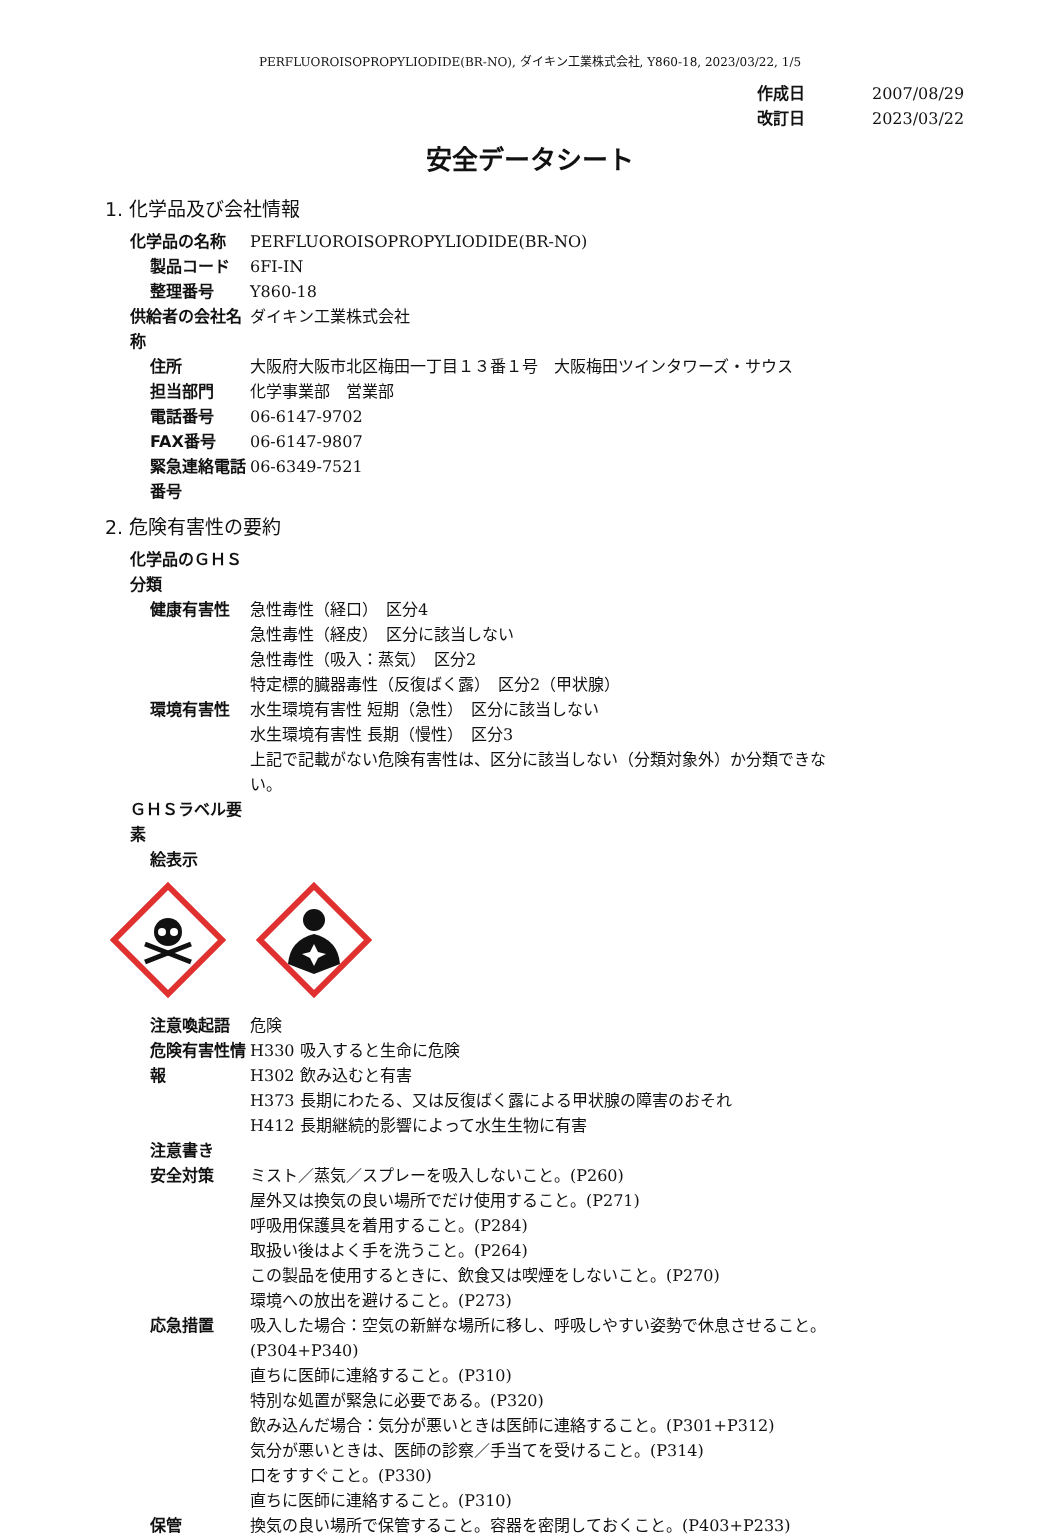PERFLUOROISOPROPYLIODIDE(BR-NO), ダイキン工業株式会社, Y860-18, 2023/03/22, 1/5
作成日 2007/08/29
改訂日 2023/03/22
安全データシート
1. 化学品及び会社情報
化学品の名称 PERFLUOROISOPROPYLIODIDE(BR-NO)
製品コード 6FI-IN
整理番号 Y860-18
供給者の会社名称 ダイキン工業株式会社
住所 大阪府大阪市北区梅田一丁目１３番１号　大阪梅田ツインタワーズ・サウス
担当部門 化学事業部　営業部
電話番号 06-6147-9702
FAX番号 06-6147-9807
緊急連絡電話番号 06-6349-7521
2. 危険有害性の要約
化学品のＧＨＳ分類
健康有害性 急性毒性（経口）　区分4
急性毒性（経皮）　区分に該当しない
急性毒性（吸入：蒸気）　区分2
特定標的臓器毒性（反復ばく露）　区分2（甲状腺）
環境有害性 水生環境有害性 短期（急性）　区分に該当しない
水生環境有害性 長期（慢性）　区分3
上記で記載がない危険有害性は、区分に該当しない（分類対象外）か分類できない。
ＧＨＳラベル要素
絵表示
注意喚起語 危険
危険有害性情報 H330 吸入すると生命に危険
H302 飲み込むと有害
H373 長期にわたる、又は反復ばく露による甲状腺の障害のおそれ
H412 長期継続的影響によって水生生物に有害
注意書き
安全対策 ミスト／蒸気／スプレーを吸入しないこと。(P260)
屋外又は換気の良い場所でだけ使用すること。(P271)
呼吸用保護具を着用すること。(P284)
取扱い後はよく手を洗うこと。(P264)
この製品を使用するときに、飲食又は喫煙をしないこと。(P270)
環境への放出を避けること。(P273)
応急措置 吸入した場合：空気の新鮮な場所に移し、呼吸しやすい姿勢で休息させること。(P304+P340)
直ちに医師に連絡すること。(P310)
特別な処置が緊急に必要である。(P320)
飲み込んだ場合：気分が悪いときは医師に連絡すること。(P301+P312)
気分が悪いときは、医師の診察／手当てを受けること。(P314)
口をすすぐこと。(P330)
直ちに医師に連絡すること。(P310)
保管 換気の良い場所で保管すること。容器を密閉しておくこと。(P403+P233)